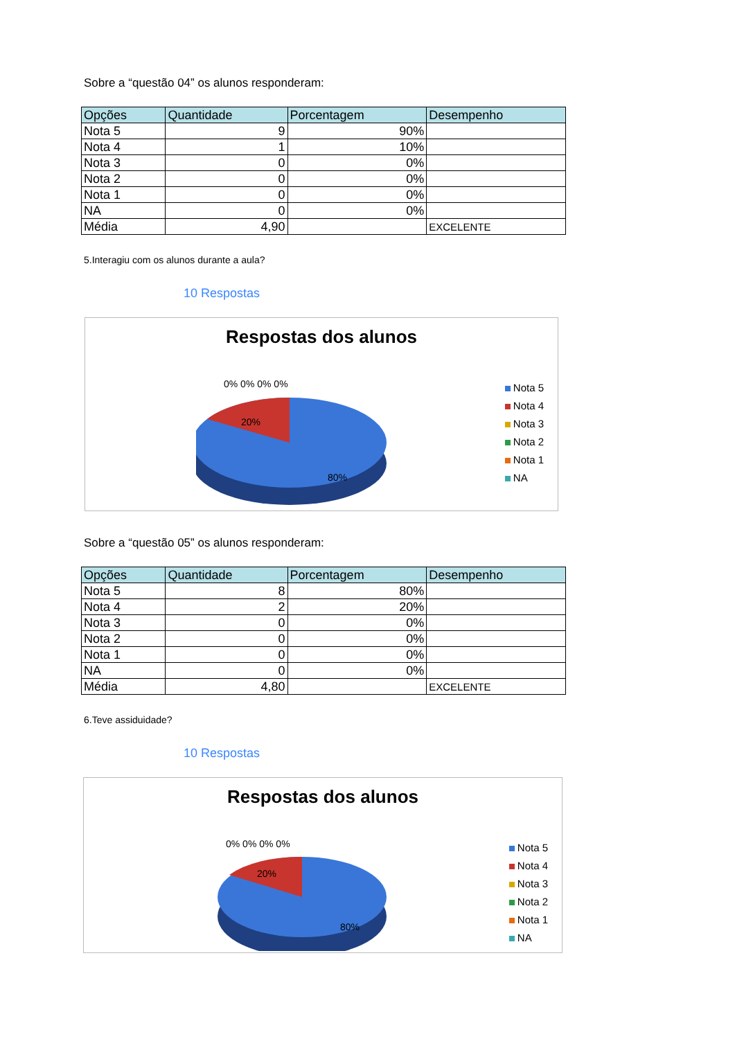Sobre a “questão 04” os alunos responderam:
| Opções | Quantidade | Porcentagem | Desempenho |
| --- | --- | --- | --- |
| Nota 5 | 9 | 90% | |
| Nota 4 | 1 | 10% | |
| Nota 3 | 0 | 0% | |
| Nota 2 | 0 | 0% | |
| Nota 1 | 0 | 0% | |
| NA | 0 | 0% | |
| Média | 4,90 | | EXCELENTE |
5.Interagiu com os alunos durante a aula?
10 Respostas
Respostas dos alunos
0% 0% 0% 0%
20%
80%
Nota 5
Nota 4
Nota 3
Nota 2
Nota 1
NA
Sobre a “questão 05” os alunos responderam:
| Opções | Quantidade | Porcentagem | Desempenho |
| --- | --- | --- | --- |
| Nota 5 | 8 | 80% | |
| Nota 4 | 2 | 20% | |
| Nota 3 | 0 | 0% | |
| Nota 2 | 0 | 0% | |
| Nota 1 | 0 | 0% | |
| NA | 0 | 0% | |
| Média | 4,80 | | EXCELENTE |
6.Teve assiduidade?
10 Respostas
Respostas dos alunos
0% 0% 0% 0%
20%
80%
Nota 5
Nota 4
Nota 3
Nota 2
Nota 1
NA